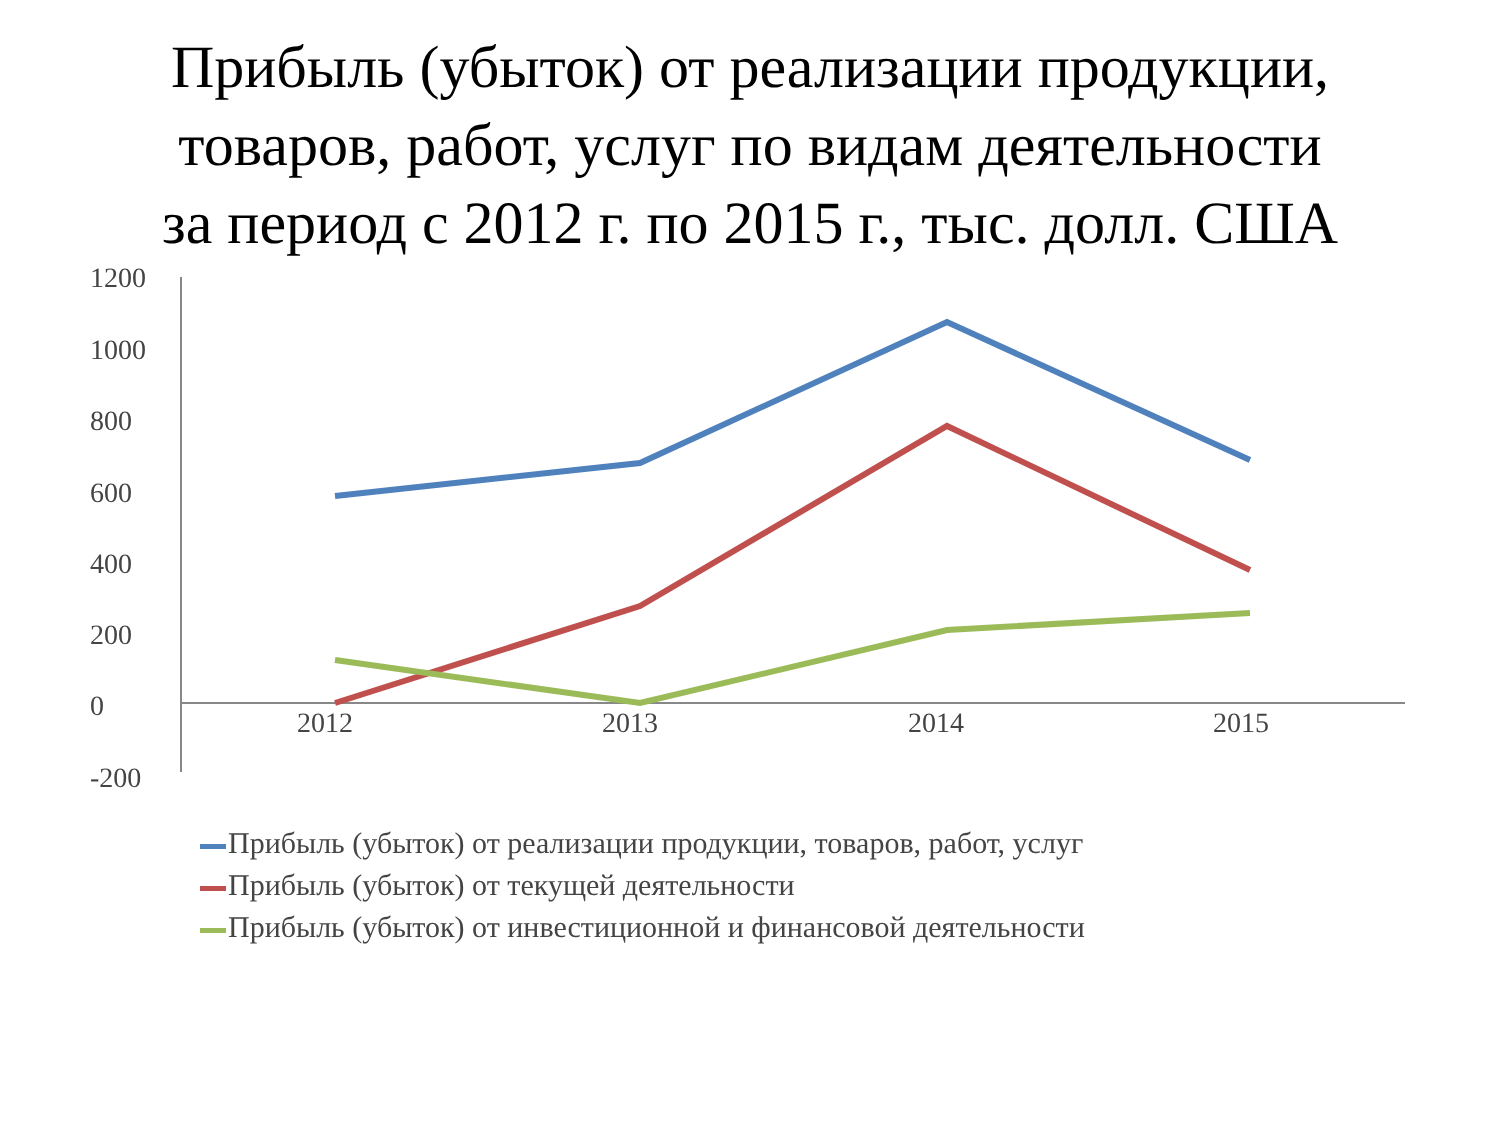Прибыль (убыток) от реализации продукции,
товаров, работ, услуг по видам деятельности
за период с 2012 г. по 2015 г., тыс. долл. США
1200
1000
800
600
400
200
0
-200
2012 2013 2014 2015
Прибыль (убыток) от реализации продукции, товаров, работ, услуг
Прибыль (убыток) от текущей деятельности
Прибыль (убыток) от инвестиционной и финансовой деятельности